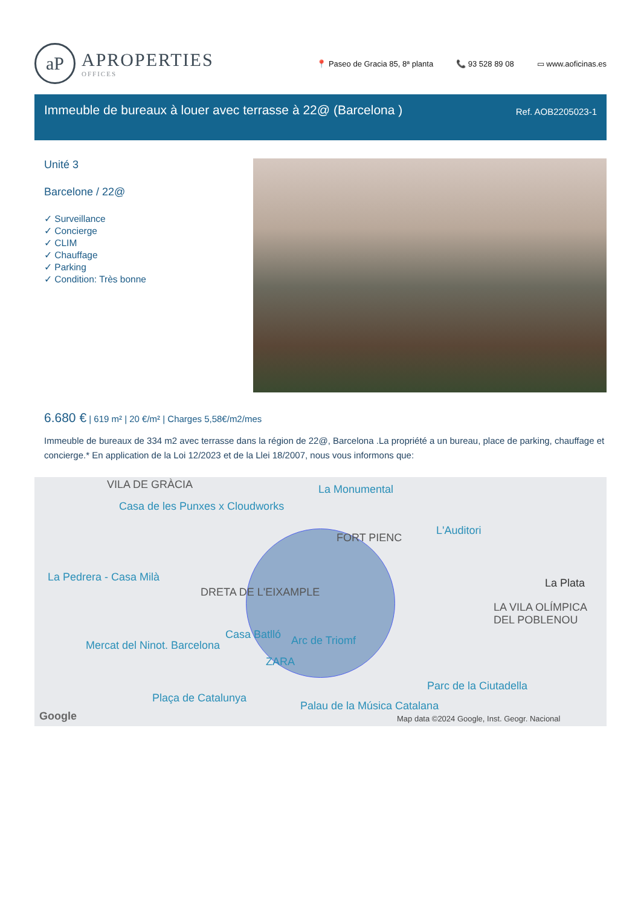aP
APROPERTIES
OFFICES
📍 Paseo de Gracia 85, 8ª planta 📞 93 528 89 08 ▭ www.aoficinas.es
Immeuble de bureaux à louer avec terrasse à 22@ (Barcelona )
Ref. AOB2205023-1
Unité 3
Barcelone / 22@
✓ Surveillance
✓ Concierge
✓ CLIM
✓ Chauffage
✓ Parking
✓ Condition: Très bonne
6.680 € | 619 m² | 20 €/m² | Charges 5,58€/m2/mes
Immeuble de bureaux de 334 m2 avec terrasse dans la région de 22@, Barcelona .La propriété a un bureau, place de parking, chauffage et concierge.* En application de la Loi 12/2023 et de la Llei 18/2007, nous vous informons que:
VILA DE GRÀCIA La Monumental
Casa de les Punxes x Cloudworks
FORT PIENC
L'Auditori
La Pedrera - Casa Milà La Plata
DRETA DE L'EIXAMPLE
LA VILA OLÍMPICA DEL POBLENOU
Casa Batlló Arc de Triomf
Mercat del Ninot. Barcelona
ZARA
Parc de la Ciutadella
Plaça de Catalunya
Palau de la Música Catalana
Google
Map data ©2024 Google, Inst. Geogr. Nacional